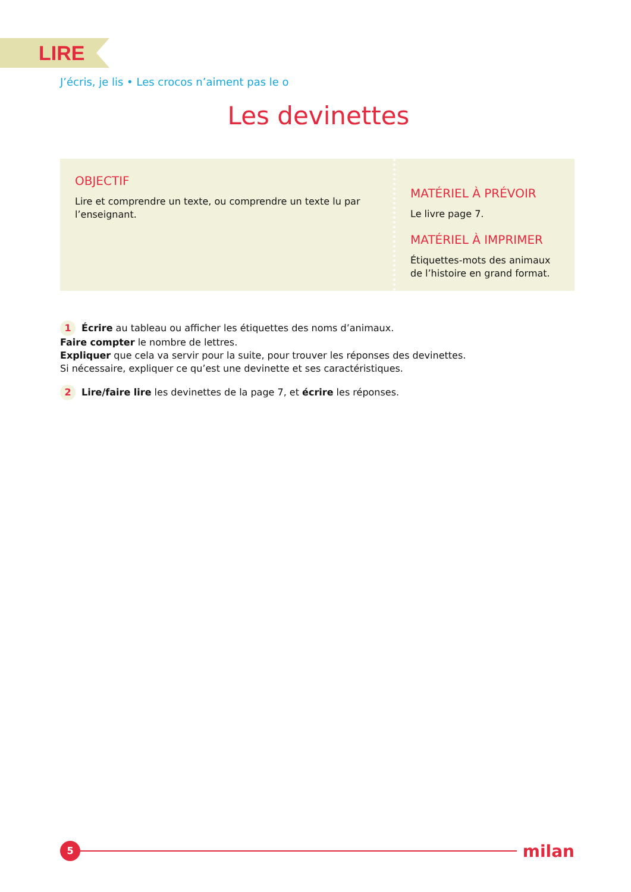LIRE
J’écris, je lis • Les crocos n’aiment pas le o
Les devinettes
OBJECTIF
Lire et comprendre un texte, ou comprendre un texte lu par l’enseignant.
MATÉRIEL À PRÉVOIR
Le livre page 7.
MATÉRIEL À IMPRIMER
Étiquettes-mots des animaux
de l’histoire en grand format.
1 Écrire au tableau ou afficher les étiquettes des noms d’animaux.
Faire compter le nombre de lettres.
Expliquer que cela va servir pour la suite, pour trouver les réponses des devinettes.
Si nécessaire, expliquer ce qu’est une devinette et ses caractéristiques.
2 Lire/faire lire les devinettes de la page 7, et écrire les réponses.
5
milan